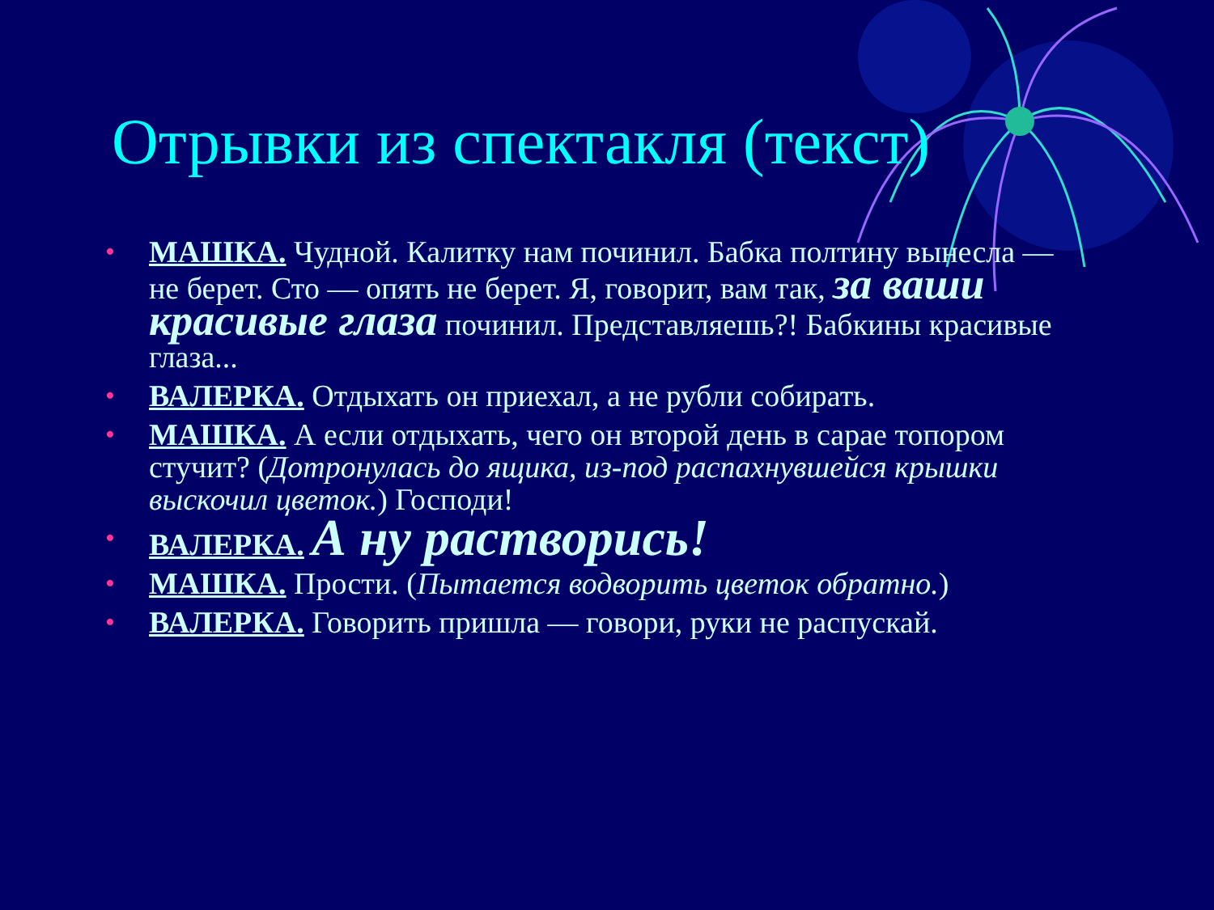Отрывки из спектакля (текст)
• МАШКА. Чудной. Калитку нам починил. Бабка полтину вынесла — не берет. Сто — опять не берет. Я, говорит, вам так, за ваши красивые глаза починил. Представляешь?! Бабкины красивые глаза...
• ВАЛЕРКА. Отдыхать он приехал, а не рубли собирать.
• МАШКА. А если отдыхать, чего он второй день в сарае топором стучит? (Дотронулась до ящика, из-под распахнувшейся крышки выскочил цветок.) Господи!
• ВАЛЕРКА. А ну растворись!
• МАШКА. Прости. (Пытается водворить цветок обратно.)
• ВАЛЕРКА. Говорить пришла — говори, руки не распускай.